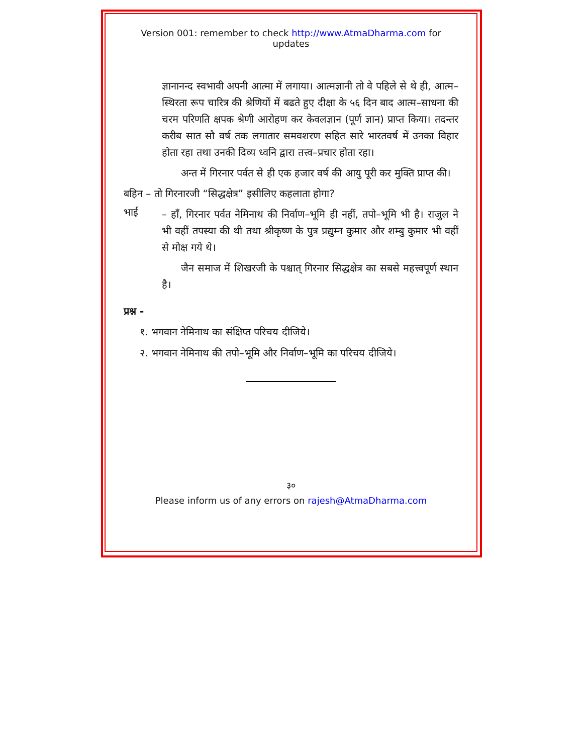Version 001: remember to check http://www.AtmaDharma.com for updates
ज्ञानानन्द स्वभावी अपनी आत्मा में लगाया। आत्मज्ञानी तो वे पहिले से थे ही, आत्म–स्थिरता रूप चारित्र की श्रेणियों में बढते हुए दीक्षा के ५६ दिन बाद आत्म–साधना की चरम परिणति क्षपक श्रेणी आरोहण कर केवलज्ञान (पूर्ण ज्ञान) प्राप्त किया। तदन्तर करीब सात सौ वर्ष तक लगातार समवशरण सहित सारे भारतवर्ष में उनका विहार होता रहा तथा उनकी दिव्य ध्वनि द्वारा तत्त्व–प्रचार होता रहा।
अन्त में गिरनार पर्वत से ही एक हजार वर्ष की आयु पूरी कर मुक्ति प्राप्त की।
बहिन – तो गिरनारजी “सिद्धक्षेत्र” इसीलिए कहलाता होगा?
भाई
– हाँ, गिरनार पर्वत नेमिनाथ की निर्वाण–भूमि ही नहीं, तपो–भूमि भी है। राजुल ने भी वहीं तपस्या की थी तथा श्रीकृष्ण के पुत्र प्रद्युम्न कुमार और शम्बु कुमार भी वहीं से मोक्ष गये थे।
जैन समाज में शिखरजी के पश्चात् गिरनार सिद्धक्षेत्र का सबसे महत्त्वपूर्ण स्थान है।
प्रश्न -
१. भगवान नेमिनाथ का संक्षिप्त परिचय दीजिये।
२. भगवान नेमिनाथ की तपो–भूमि और निर्वाण–भूमि का परिचय दीजिये।
३०
Please inform us of any errors on rajesh@AtmaDharma.com